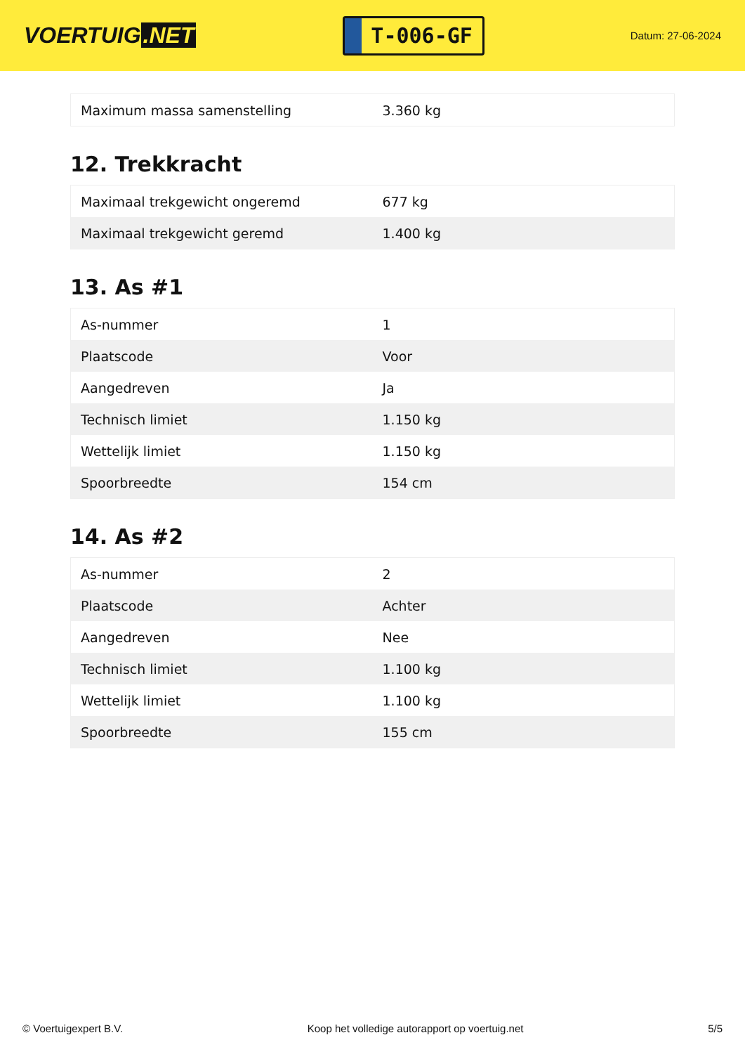VOERTUIG.NET
T-006-GF
Datum: 27-06-2024
| Maximum massa samenstelling | 3.360 kg |
12. Trekkracht
| Maximaal trekgewicht ongeremd | 677 kg |
| Maximaal trekgewicht geremd | 1.400 kg |
13. As #1
| As-nummer | 1 |
| Plaatscode | Voor |
| Aangedreven | Ja |
| Technisch limiet | 1.150 kg |
| Wettelijk limiet | 1.150 kg |
| Spoorbreedte | 154 cm |
14. As #2
| As-nummer | 2 |
| Plaatscode | Achter |
| Aangedreven | Nee |
| Technisch limiet | 1.100 kg |
| Wettelijk limiet | 1.100 kg |
| Spoorbreedte | 155 cm |
© Voertuigexpert B.V. Koop het volledige autorapport op voertuig.net 5/5